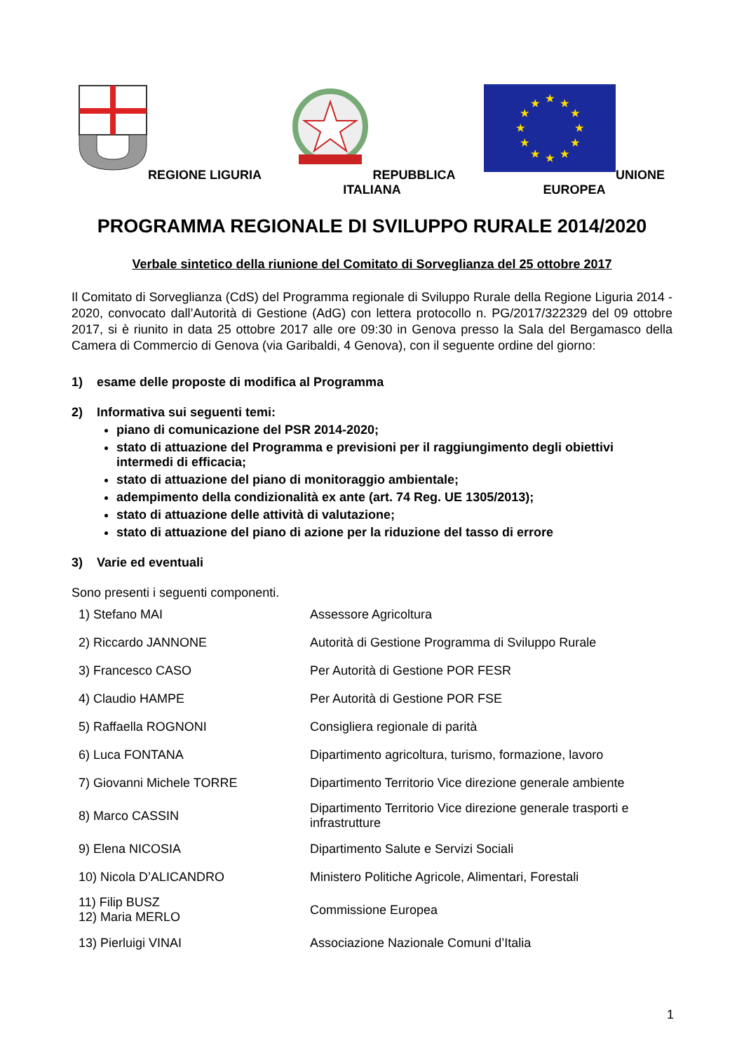REGIONE LIGURIA REPUBBLICA ITALIANA
★
★
★
★
★
★
★
★
★
★
★
★
UNIONE EUROPEA
PROGRAMMA REGIONALE DI SVILUPPO RURALE 2014/2020
Verbale sintetico della riunione del Comitato di Sorveglianza del 25 ottobre 2017
Il Comitato di Sorveglianza (CdS) del Programma regionale di Sviluppo Rurale della Regione Liguria 2014 - 2020, convocato dall’Autorità di Gestione (AdG) con lettera protocollo n. PG/2017/322329 del 09 ottobre 2017, si è riunito in data 25 ottobre 2017 alle ore 09:30 in Genova presso la Sala del Bergamasco della Camera di Commercio di Genova (via Garibaldi, 4 Genova), con il seguente ordine del giorno:
1) esame delle proposte di modifica al Programma
2) Informativa sui seguenti temi:
piano di comunicazione del PSR 2014-2020;
stato di attuazione del Programma e previsioni per il raggiungimento degli obiettivi intermedi di efficacia;
stato di attuazione del piano di monitoraggio ambientale;
adempimento della condizionalità ex ante (art. 74 Reg. UE 1305/2013);
stato di attuazione delle attività di valutazione;
stato di attuazione del piano di azione per la riduzione del tasso di errore
3) Varie ed eventuali
Sono presenti i seguenti componenti.
| 1) Stefano MAI | Assessore Agricoltura |
| 2) Riccardo JANNONE | Autorità di Gestione Programma di Sviluppo Rurale |
| 3) Francesco CASO | Per Autorità di Gestione POR FESR |
| 4) Claudio HAMPE | Per Autorità di Gestione POR FSE |
| 5) Raffaella ROGNONI | Consigliera regionale di parità |
| 6) Luca FONTANA | Dipartimento agricoltura, turismo, formazione, lavoro |
| 7) Giovanni Michele TORRE | Dipartimento Territorio Vice direzione generale ambiente |
| 8) Marco CASSIN | Dipartimento Territorio Vice direzione generale trasporti e infrastrutture |
| 9) Elena NICOSIA | Dipartimento Salute e Servizi Sociali |
| 10) Nicola D’ALICANDRO | Ministero Politiche Agricole, Alimentari, Forestali |
| 11) Filip BUSZ 12) Maria MERLO | Commissione Europea |
| 13) Pierluigi VINAI | Associazione Nazionale Comuni d’Italia |
1